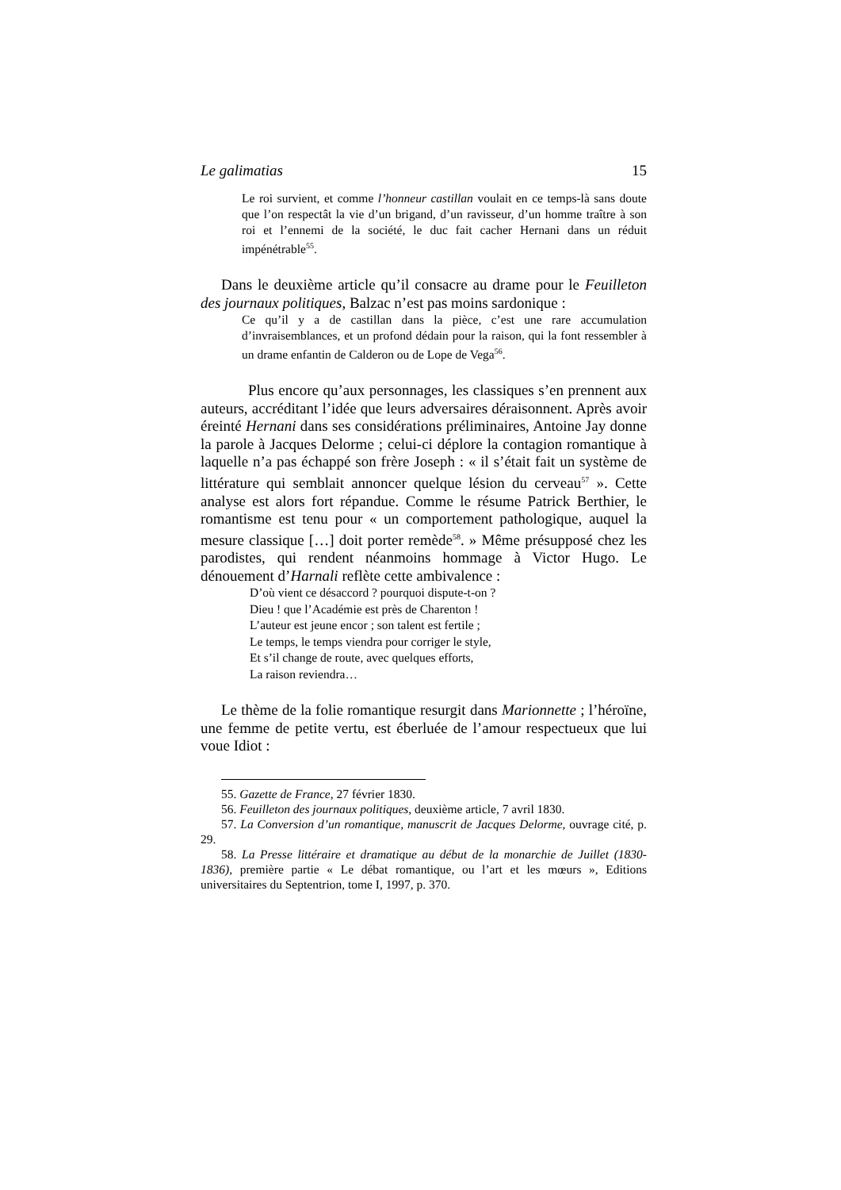Le galimatias 15
Le roi survient, et comme l’honneur castillan voulait en ce temps-là sans doute que l’on respectât la vie d’un brigand, d’un ravisseur, d’un homme traître à son roi et l’ennemi de la société, le duc fait cacher Hernani dans un réduit impénétrable<sup>55</sup>.
Dans le deuxième article qu’il consacre au drame pour le Feuilleton des journaux politiques, Balzac n’est pas moins sardonique :
Ce qu’il y a de castillan dans la pièce, c’est une rare accumulation d’invraisemblances, et un profond dédain pour la raison, qui la font ressembler à un drame enfantin de Calderon ou de Lope de Vega<sup>56</sup>.
Plus encore qu’aux personnages, les classiques s’en prennent aux auteurs, accréditant l’idée que leurs adversaires déraisonnent. Après avoir éreinté Hernani dans ses considérations préliminaires, Antoine Jay donne la parole à Jacques Delorme ; celui-ci déplore la contagion romantique à laquelle n’a pas échappé son frère Joseph : « il s’était fait un système de littérature qui semblait annoncer quelque lésion du cerveau<sup>57</sup> ». Cette analyse est alors fort répandue. Comme le résume Patrick Berthier, le romantisme est tenu pour « un comportement pathologique, auquel la mesure classique […] doit porter remède<sup>58</sup>. » Même présupposé chez les parodistes, qui rendent néanmoins hommage à Victor Hugo. Le dénouement d’Harnali reflète cette ambivalence :
D’où vient ce désaccord ? pourquoi dispute-t-on ?
Dieu ! que l’Académie est près de Charenton !
L’auteur est jeune encor ; son talent est fertile ;
Le temps, le temps viendra pour corriger le style,
Et s’il change de route, avec quelques efforts,
La raison reviendra…
Le thème de la folie romantique resurgit dans Marionnette ; l’héroïne, une femme de petite vertu, est éberluée de l’amour respectueux que lui voue Idiot :
55. Gazette de France, 27 février 1830.
56. Feuilleton des journaux politiques, deuxième article, 7 avril 1830.
57. La Conversion d’un romantique, manuscrit de Jacques Delorme, ouvrage cité, p. 29.
58. La Presse littéraire et dramatique au début de la monarchie de Juillet (1830-1836), première partie « Le débat romantique, ou l’art et les mœurs », Editions universitaires du Septentrion, tome I, 1997, p. 370.